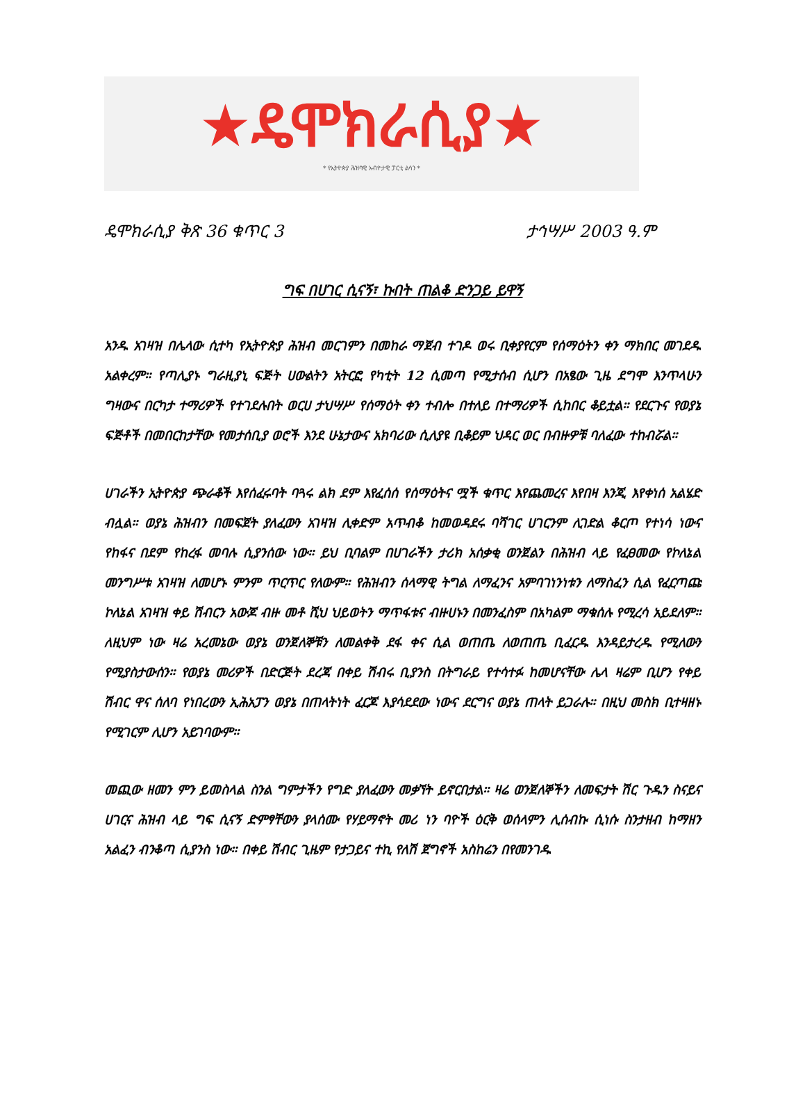★ዴሞክራሲያ★
* የኢትዮጵያ ሕዝባዊ አብዮታዊ ፓርቲ ልሳን *
ዴሞክራሲያ ቅጽ 36 ቁጥር 3 ታኅሣሥ 2003 ዓ.ም
ግፍ በሀገር ሲናኝ፣ ኩበት ጠልቆ ድንጋይ ይዋኝ
አንዱ አገዛዝ በሌላው ሲተካ የኢትዮጵያ ሕዝብ መርገምን በመከራ ማጀብ ተገዶ ወሩ ቢቀያየርም የሰማዕትን ቀን ማክበር መገደዱ አልቀረም። የጣሊያኑ ግራዚያኒ ፍጅት ሀውልትን አትርፎ የካቲት 12 ሲመጣ የሚታሰብ ሲሆን በአፄው ጊዜ ደግሞ እንጥላሁን ግዛውና በርካታ ተማሪዎች የተገደሉበት ወርሀ ታህሣሥ የሰማዕት ቀን ተብሎ በተለይ በተማሪዎች ሲከበር ቆይቷል። የደርጉና የወያኔ ፍጅቶች በመበርከታቸው የመታሰቢያ ወሮች እንደ ሁኔታውና አክባሪው ሲለያዩ ቢቆይም ህዳር ወር በብዙዎቹ ባለፈው ተከብሯል።
ሀገራችን ኢትዮጵያ ጭራቆች እየሰፈሩባት ባጓሩ ልክ ደም እየፈሰሰ የሰማዕትና ሟች ቁጥር እየጨመረና እየበዛ እንጂ እየቀነሰ አልሄድ ብሏል። ወያኔ ሕዝብን በመፍጀት ያለፈውን አገዛዝ ሊቀድም አጥብቆ ከመወዳደሩ ባሻገር ሀገርንም ሊገድል ቆርጦ የተነሳ ነውና የከፋና በደም የከረፋ መባሉ ሲያንሰው ነው። ይህ ቢባልም በሀገራችን ታሪክ አሰቃቂ ወንጀልን በሕዝብ ላይ የፈፀመው የኮለኔል መንግሥቱ አገዛዝ ለመሆኑ ምንም ጥርጥር የለውም። የሕዝብን ሰላማዊ ትግል ለማፈንና አምባገነንነቱን ለማስፈን ሲል የፈርጣጩ ኮለኔል አገዛዝ ቀይ ሽብርን አውጆ ብዙ መቶ ሺህ ህይወትን ማጥፋቱና ብዙሀኑን በመንፈስም በአካልም ማቁሰሉ የሚረሳ አይደለም። ለዚህም ነው ዛሬ አረመኔው ወያኔ ወንጀለኞቹን ለመልቀቅ ደፋ ቀና ሲል ወጠጤ ለወጠጤ ቢፈርዱ እንዳይታረዱ የሚለውን የሚያስታውሰን። የወያኔ መሪዎች በድርጅት ደረጃ በቀይ ሽብሩ ቢያንስ በትግራይ የተሳተፉ ከመሆናቸው ሌላ ዛሬም ቢሆን የቀይ ሽብር ዋና ሰለባ የነበረውን ኢሕአፓን ወያኔ በጠላትነት ፈርጆ እያሳደደው ነውና ደርግና ወያኔ ጠላት ይጋራሉ። በዚህ መስክ ቢተዛዘኑ የሚገርም ሊሆን አይገባውም።
መጪው ዘመን ምን ይመስላል ስንል ግምታችን የግድ ያለፈውን መቃኘት ይኖርበታል። ዛሬ ወንጀለኞችን ለመፍታት ሽር ጉዱን ስናይና ሀገርና ሕዝብ ላይ ግፍ ሲናኝ ድምፃቸውን ያላሰሙ የሃይማኖት መሪ ነን ባዮች ዕርቅ ወሰላምን ሊሰብኩ ሲነሱ ስንታዘብ ከማዘን አልፈን ብንቆጣ ሲያንስ ነው። በቀይ ሽብር ጊዜም የታጋይና ተኪ የለሽ ጀግኖች አስከሬን በየመንገዱ